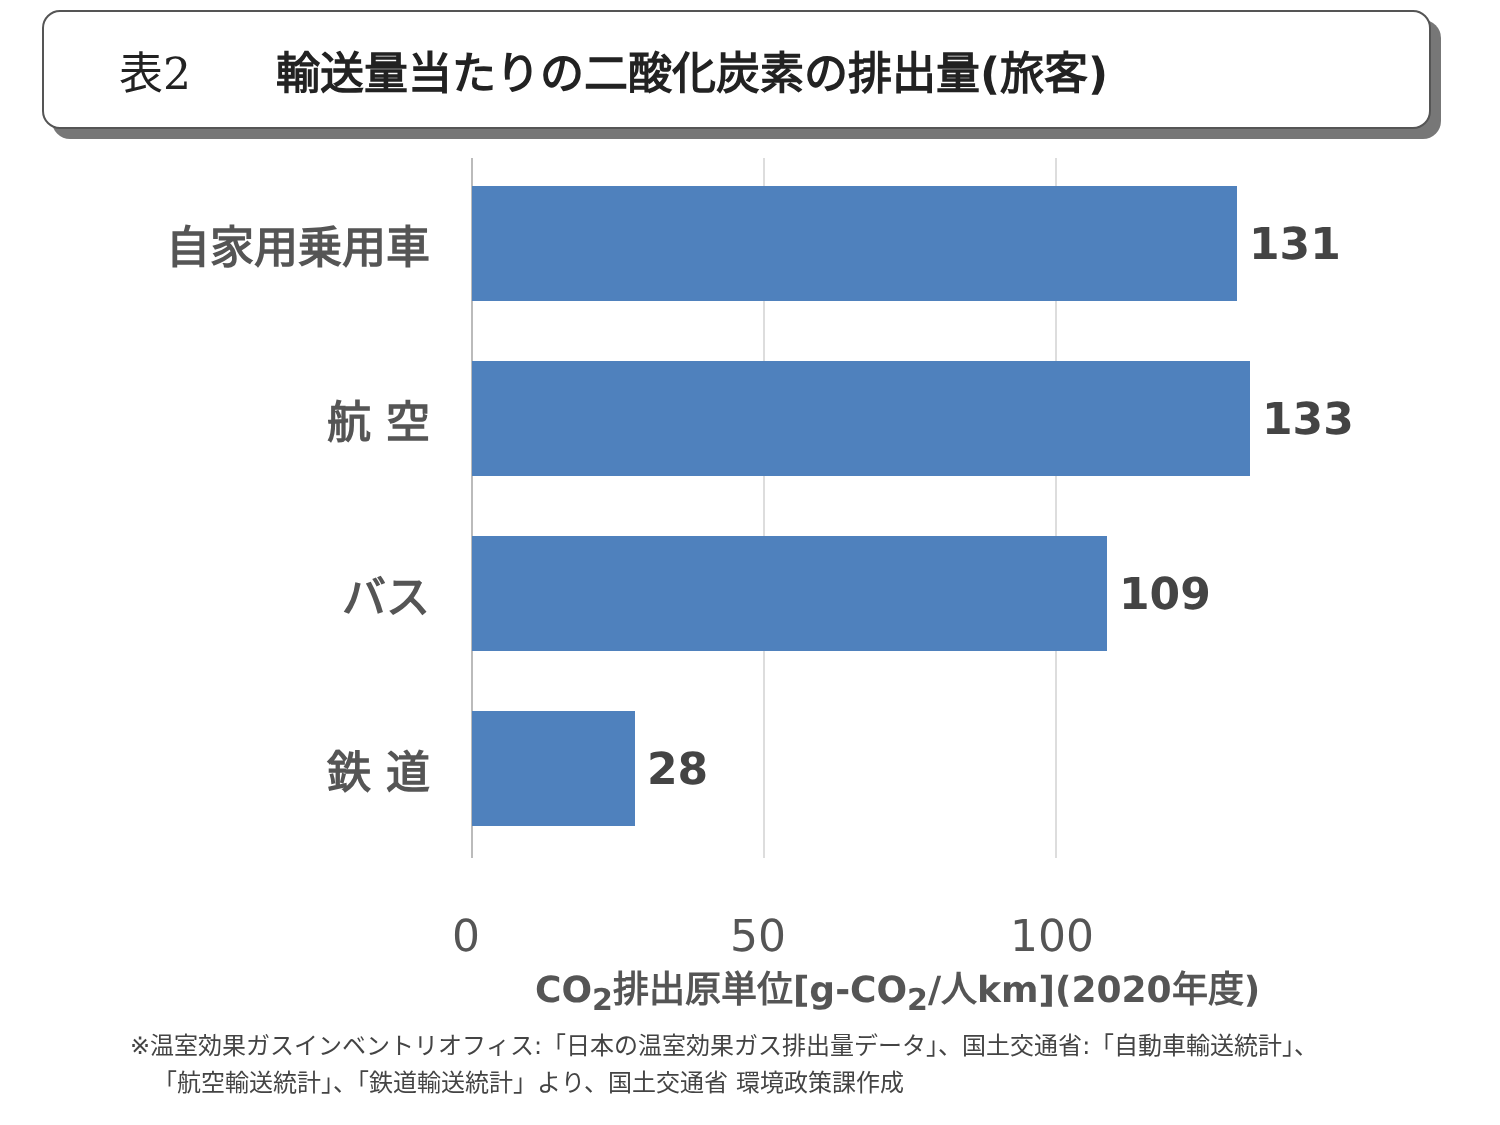表2 輸送量当たりの二酸化炭素の排出量(旅客)
自家用乗用車 131
航 空 133
バス 109
鉄 道 28
0 50 100
CO<sub>2</sub>排出原単位[g-CO<sub>2</sub>/人km](2020年度)
※温室効果ガスインベントリオフィス:「日本の温室効果ガス排出量データ」、国土交通省:「自動車輸送統計」、
「航空輸送統計」、「鉄道輸送統計」より、国土交通省 環境政策課作成